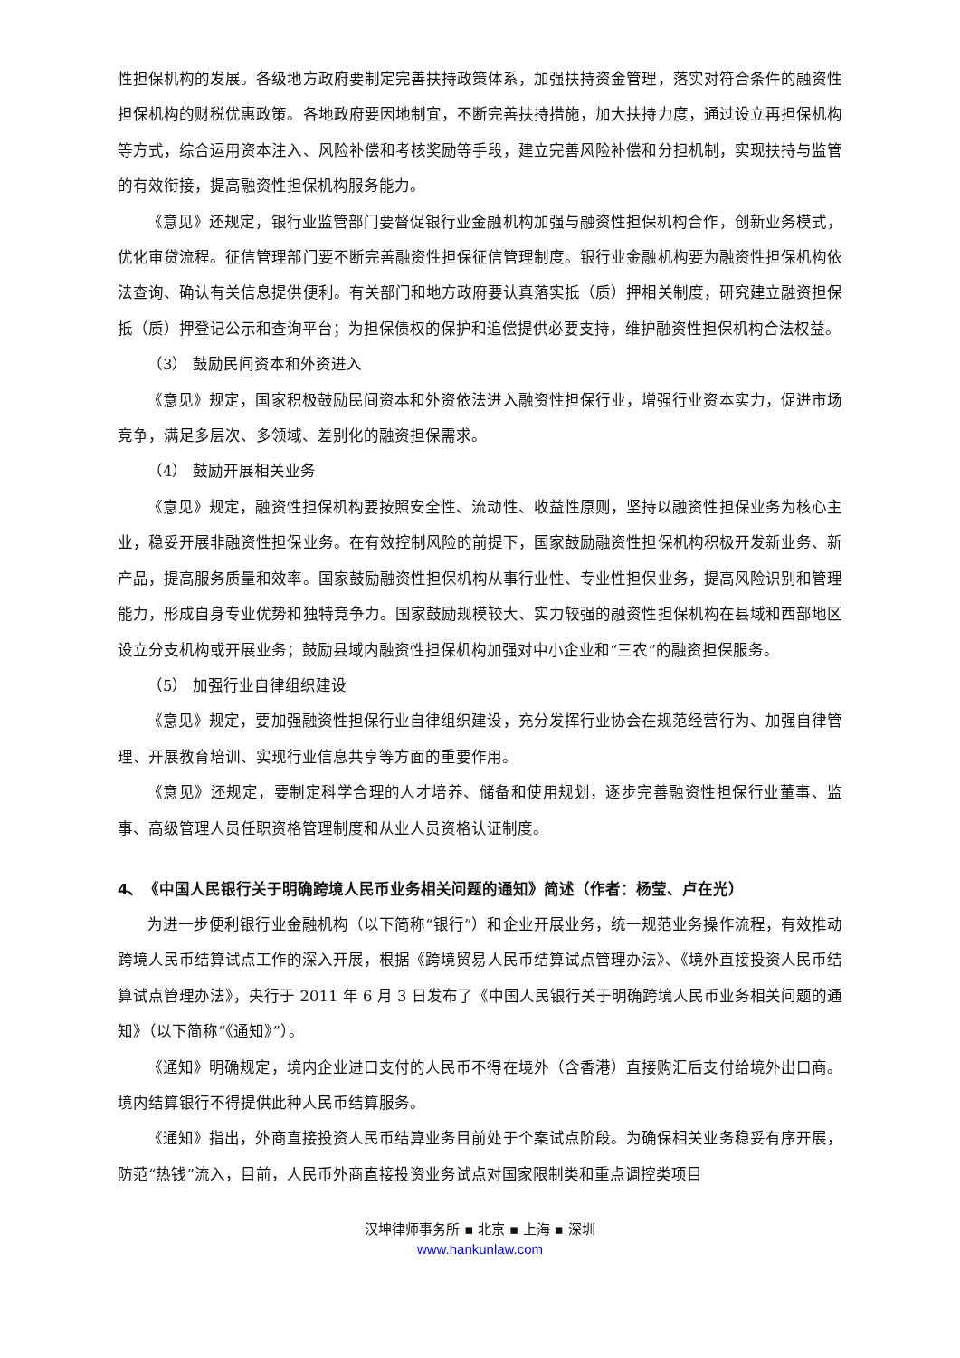性担保机构的发展。各级地方政府要制定完善扶持政策体系，加强扶持资金管理，落实对符合条件的融资性担保机构的财税优惠政策。各地政府要因地制宜，不断完善扶持措施，加大扶持力度，通过设立再担保机构等方式，综合运用资本注入、风险补偿和考核奖励等手段，建立完善风险补偿和分担机制，实现扶持与监管的有效衔接，提高融资性担保机构服务能力。
《意见》还规定，银行业监管部门要督促银行业金融机构加强与融资性担保机构合作，创新业务模式，优化审贷流程。征信管理部门要不断完善融资性担保征信管理制度。银行业金融机构要为融资性担保机构依法查询、确认有关信息提供便利。有关部门和地方政府要认真落实抵（质）押相关制度，研究建立融资担保抵（质）押登记公示和查询平台；为担保债权的保护和追偿提供必要支持，维护融资性担保机构合法权益。
（3） 鼓励民间资本和外资进入
《意见》规定，国家积极鼓励民间资本和外资依法进入融资性担保行业，增强行业资本实力，促进市场竞争，满足多层次、多领域、差别化的融资担保需求。
（4） 鼓励开展相关业务
《意见》规定，融资性担保机构要按照安全性、流动性、收益性原则，坚持以融资性担保业务为核心主业，稳妥开展非融资性担保业务。在有效控制风险的前提下，国家鼓励融资性担保机构积极开发新业务、新产品，提高服务质量和效率。国家鼓励融资性担保机构从事行业性、专业性担保业务，提高风险识别和管理能力，形成自身专业优势和独特竞争力。国家鼓励规模较大、实力较强的融资性担保机构在县域和西部地区设立分支机构或开展业务；鼓励县域内融资性担保机构加强对中小企业和“三农”的融资担保服务。
（5） 加强行业自律组织建设
《意见》规定，要加强融资性担保行业自律组织建设，充分发挥行业协会在规范经营行为、加强自律管理、开展教育培训、实现行业信息共享等方面的重要作用。
《意见》还规定，要制定科学合理的人才培养、储备和使用规划，逐步完善融资性担保行业董事、监事、高级管理人员任职资格管理制度和从业人员资格认证制度。
4、　《中国人民银行关于明确跨境人民币业务相关问题的通知》简述（作者：杨莹、卢在光）
为进一步便利银行业金融机构（以下简称“银行”）和企业开展业务，统一规范业务操作流程，有效推动跨境人民币结算试点工作的深入开展，根据《跨境贸易人民币结算试点管理办法》、《境外直接投资人民币结算试点管理办法》，央行于 2011 年 6 月 3 日发布了《中国人民银行关于明确跨境人民币业务相关问题的通知》（以下简称“《通知》”）。
《通知》明确规定，境内企业进口支付的人民币不得在境外（含香港）直接购汇后支付给境外出口商。境内结算银行不得提供此种人民币结算服务。
《通知》指出，外商直接投资人民币结算业务目前处于个案试点阶段。为确保相关业务稳妥有序开展，防范“热钱”流入，目前，人民币外商直接投资业务试点对国家限制类和重点调控类项目
汉坤律师事务所 ▪ 北京 ▪ 上海 ▪ 深圳
www.hankunlaw.com